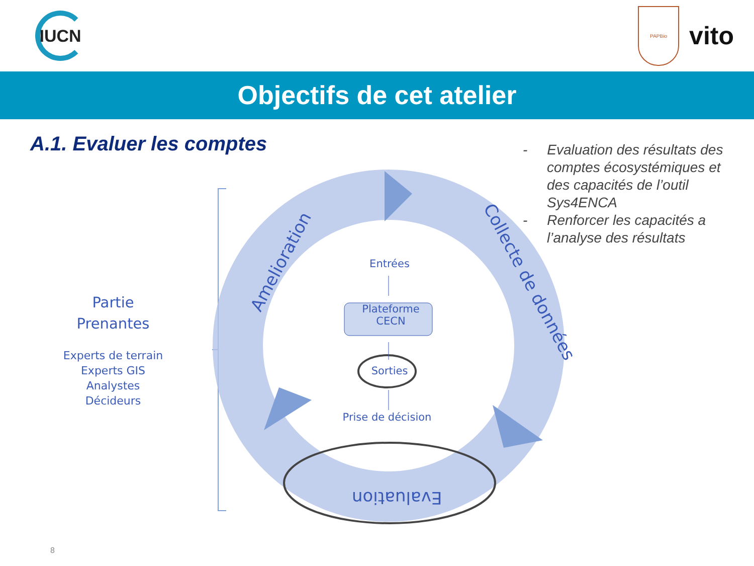IUCN
PAPBio
vito
Objectifs de cet atelier
A.1. Evaluer les comptes
- Evaluation des résultats des comptes écosystémiques et des capacités de l’outil Sys4ENCA
- Renforcer les capacités a l’analyse des résultats
Partie
Prenantes
Experts de terrain
Experts GIS
Analystes
Décideurs
Entrées
Plateforme
CECN
Sorties
Prise de décision
Amelioration
Collecte de données
Evaluation
8